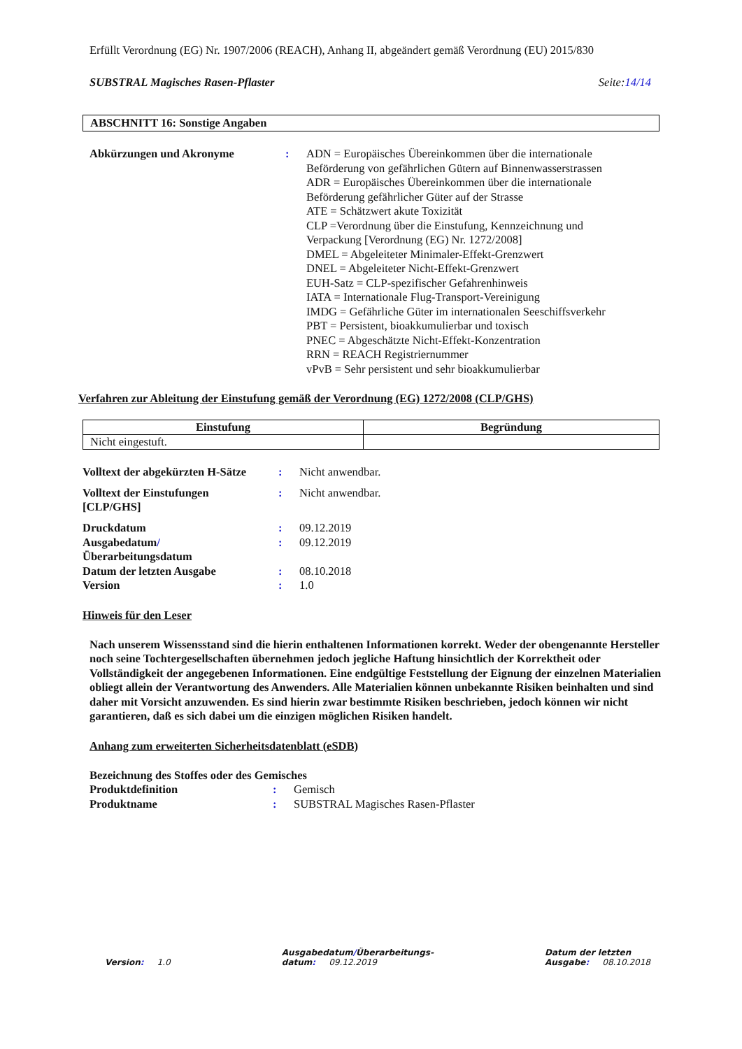Erfüllt Verordnung (EG) Nr. 1907/2006 (REACH), Anhang II, abgeändert gemäß Verordnung (EU) 2015/830
SUBSTRAL Magisches Rasen-Pflaster Seite:14/14
ABSCHNITT 16: Sonstige Angaben
Abkürzungen und Akronyme :
ADN = Europäisches Übereinkommen über die internationale
Beförderung von gefährlichen Gütern auf Binnenwasserstrassen
ADR = Europäisches Übereinkommen über die internationale
Beförderung gefährlicher Güter auf der Strasse
ATE = Schätzwert akute Toxizität
CLP =Verordnung über die Einstufung, Kennzeichnung und
Verpackung [Verordnung (EG) Nr. 1272/2008]
DMEL = Abgeleiteter Minimaler-Effekt-Grenzwert
DNEL = Abgeleiteter Nicht-Effekt-Grenzwert
EUH-Satz = CLP-spezifischer Gefahrenhinweis
IATA = Internationale Flug-Transport-Vereinigung
IMDG = Gefährliche Güter im internationalen Seeschiffsverkehr
PBT = Persistent, bioakkumulierbar und toxisch
PNEC = Abgeschätzte Nicht-Effekt-Konzentration
RRN = REACH Registriernummer
vPvB = Sehr persistent und sehr bioakkumulierbar
Verfahren zur Ableitung der Einstufung gemäß der Verordnung (EG) 1272/2008 (CLP/GHS)
| Einstufung | Begründung |
| --- | --- |
| Nicht eingestuft. | |
Volltext der abgekürzten H-Sätze
: Nicht anwendbar.
Volltext der Einstufungen
[CLP/GHS]
: Nicht anwendbar.
Druckdatum
Ausgabedatum/
Überarbeitungsdatum
Datum der letzten Ausgabe
Version
:
:
:
:
09.12.2019
09.12.2019
08.10.2018
1.0
Hinweis für den Leser
Nach unserem Wissensstand sind die hierin enthaltenen Informationen korrekt. Weder der obengenannte Hersteller noch seine Tochtergesellschaften übernehmen jedoch jegliche Haftung hinsichtlich der Korrektheit oder Vollständigkeit der angegebenen Informationen. Eine endgültige Feststellung der Eignung der einzelnen Materialien obliegt allein der Verantwortung des Anwenders. Alle Materialien können unbekannte Risiken beinhalten und sind daher mit Vorsicht anzuwenden. Es sind hierin zwar bestimmte Risiken beschrieben, jedoch können wir nicht garantieren, daß es sich dabei um die einzigen möglichen Risiken handelt.
Anhang zum erweiterten Sicherheitsdatenblatt (eSDB)
Bezeichnung des Stoffes oder des Gemisches
Produktdefinition
Produktname
:
:
Gemisch
SUBSTRAL Magisches Rasen-Pflaster
Version: 1.0 Ausgabedatum/Überarbeitungs-
datum: 09.12.2019
Datum der letzten
Ausgabe: 08.10.2018